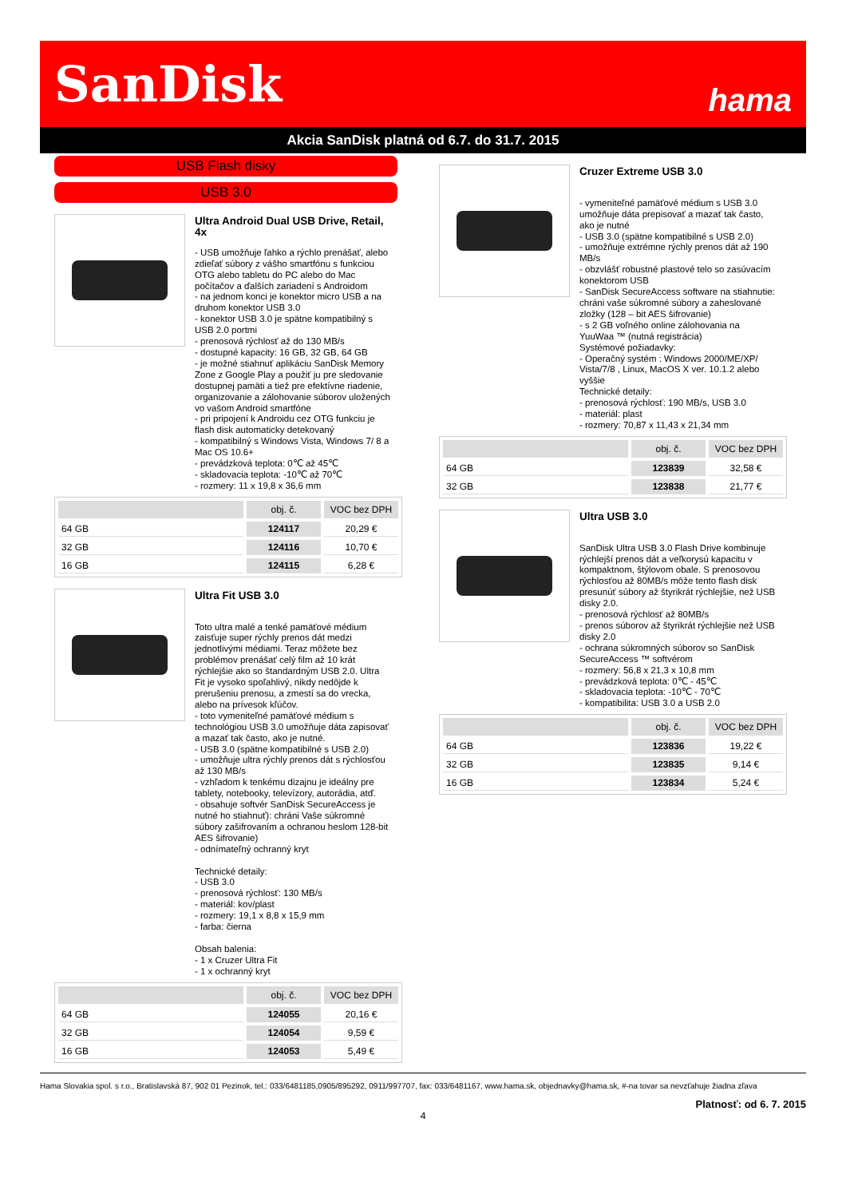SanDisk hama
Akcia SanDisk platná od 6.7. do 31.7. 2015
USB Flash disky
USB 3.0
Ultra Android Dual USB Drive, Retail, 4x
- USB umožňuje ľahko a rýchlo prenášať, alebo zdieľať súbory z vášho smartfónu s funkciou OTG alebo tabletu do PC alebo do Mac počítačov a ďalších zariadení s Androidom
- na jednom konci je konektor micro USB a na druhom konektor USB 3.0
- konektor USB 3.0 je spätne kompatibilný s USB 2.0 portmi
- prenosová rýchlosť až do 130 MB/s
- dostupné kapacity: 16 GB, 32 GB, 64 GB
- je možné stiahnuť aplikáciu SanDisk Memory Zone z Google Play a použiť ju pre sledovanie dostupnej pamäti a tiež pre efektívne riadenie, organizovanie a zálohovanie súborov uložených vo vašom Android smartfóne
- pri pripojení k Androidu cez OTG funkciu je flash disk automaticky detekovaný
- kompatibilný s Windows Vista, Windows 7/ 8 a Mac OS 10.6+
- prevádzková teplota: 0℃ až 45℃
- skladovacia teplota: -10℃ až 70℃
- rozmery: 11 x 19,8 x 36,6 mm
| | obj. č. | VOC bez DPH |
| --- | --- | --- |
| 64 GB | 124117 | 20,29 € |
| 32 GB | 124116 | 10,70 € |
| 16 GB | 124115 | 6,28 € |
Ultra Fit USB 3.0
Toto ultra malé a tenké pamäťové médium zaisťuje super rýchly prenos dát medzi jednotlivými médiami. Teraz môžete bez problémov prenášať celý film až 10 krát rýchlejšie ako so štandardným USB 2.0. Ultra Fit je vysoko spoľahlivý, nikdy nedôjde k prerušeniu prenosu, a zmestí sa do vrecka, alebo na prívesok kľúčov.
- toto vymeniteľné pamäťové médium s technológiou USB 3.0 umožňuje dáta zapisovať a mazať tak často, ako je nutné.
- USB 3.0 (spätne kompatibilné s USB 2.0)
- umožňuje ultra rýchly prenos dát s rýchlosťou až 130 MB/s
- vzhľadom k tenkému dizajnu je ideálny pre tablety, notebooky, televízory, autorádia, atď.
- obsahuje softvér SanDisk SecureAccess je nutné ho stiahnuť): chráni Vaše súkromné súbory zašifrovaním a ochranou heslom 128-bit AES šifrovanie)
- odnímateľný ochranný kryt
Technické detaily:
- USB 3.0
- prenosová rýchlosť: 130 MB/s
- materiál: kov/plast
- rozmery: 19,1 x 8,8 x 15,9 mm
- farba: čierna
Obsah balenia:
- 1 x Cruzer Ultra Fit
- 1 x ochranný kryt
| | obj. č. | VOC bez DPH |
| --- | --- | --- |
| 64 GB | 124055 | 20,16 € |
| 32 GB | 124054 | 9,59 € |
| 16 GB | 124053 | 5,49 € |
Cruzer Extreme USB 3.0
- vymeniteľné pamäťové médium s USB 3.0 umožňuje dáta prepisovať a mazať tak často, ako je nutné
- USB 3.0 (spätne kompatibilné s USB 2.0)
- umožňuje extrémne rýchly prenos dát až 190 MB/s
- obzvlášť robustné plastové telo so zasúvacím konektorom USB
- SanDisk SecureAccess software na stiahnutie: chráni vaše súkromné súbory a zaheslované zložky (128 – bit AES šifrovanie)
- s 2 GB voľného online zálohovania na YuuWaa ™ (nutná registrácia)
Systémové požiadavky:
- Operačný systém : Windows 2000/ME/XP/ Vista/7/8 , Linux, MacOS X ver. 10.1.2 alebo vyššie
Technické detaily:
- prenosová rýchlosť: 190 MB/s, USB 3.0
- materiál: plast
- rozmery: 70,87 x 11,43 x 21,34 mm
| | obj. č. | VOC bez DPH |
| --- | --- | --- |
| 64 GB | 123839 | 32,58 € |
| 32 GB | 123838 | 21,77 € |
Ultra USB 3.0
SanDisk Ultra USB 3.0 Flash Drive kombinuje rýchlejší prenos dát a veľkorysú kapacitu v kompaktnom, štýlovom obale. S prenosovou rýchlosťou až 80MB/s môže tento flash disk presunúť súbory až štyrikrát rýchlejšie, než USB disky 2.0.
- prenosová rýchlosť až 80MB/s
- prenos súborov až štyrikrát rýchlejšie než USB disky 2.0
- ochrana súkromných súborov so SanDisk SecureAccess ™ softvérom
- rozmery: 56,8 x 21,3 x 10,8 mm
- prevádzková teplota: 0℃ - 45℃
- skladovacia teplota: -10℃ - 70℃
- kompatibilita: USB 3.0 a USB 2.0
| | obj. č. | VOC bez DPH |
| --- | --- | --- |
| 64 GB | 123836 | 19,22 € |
| 32 GB | 123835 | 9,14 € |
| 16 GB | 123834 | 5,24 € |
Hama Slovakia spol. s r.o., Bratislavská 87, 902 01 Pezinok, tel.: 033/6481185,0905/895292, 0911/997707, fax: 033/6481167, www.hama.sk, objednavky@hama.sk, #-na tovar sa nevzťahuje žiadna zľava
Platnosť: od 6. 7. 2015
4